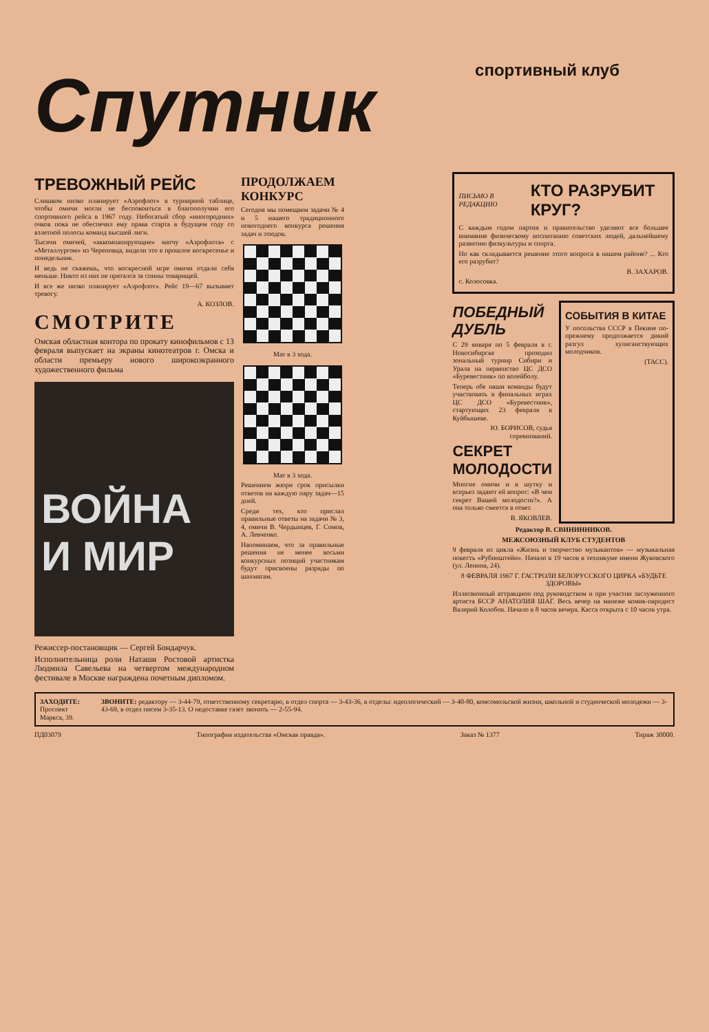Спутник
спортивный клуб
ТРЕВОЖНЫЙ РЕЙС
Слишком низко планирует «Аэрофлот» в турнирной таблице, чтобы омичи могли не беспокоиться в благополучии его спортивного рейса в 1967 году. Небогатый сбор «иногородних» очков пока не обеспечил ему права старта в будущем году со взлетной полосы команд высшей лиги.
Тысячи омичей, «аккомпанирующие» матчу «Аэрофлота» с «Металлургом» из Череповца, видели это в прошлое воскресенье и понедельник.
И ведь не скажешь, что воскресной игре омичи отдали себя меньше. Никто из них не прятался за спины товарищей.
И все же низко планирует «Аэрофлот». Рейс 19—67 вызывает тревогу.
А. КОЗЛОВ.
СМОТРИТЕ
Омская областная контора по прокату кинофильмов с 13 февраля выпускает на экраны кинотеатров г. Омска и области премьеру нового широкоэкранного художественного фильма
ВОЙНА И МИР
Режиссер-постановщик — Сергей Бондарчук.
Исполнительница роли Наташи Ростовой артистка Людмила Савельева на четвертом международном фестивале в Москве награждена почетным дипломом.
ПРОДОЛЖАЕМ КОНКУРС
Сегодня мы помещаем задачи № 4 и 5 нашего традиционного новогоднего конкурса решения задач и этюдов.
Мат в 3 хода.
Мат в 3 хода.
Решением жюри срок присылки ответов на каждую пару задач—15 дней.
Среди тех, кто прислал правильные ответы на задачи № 3, 4, омичи В. Чердынцев, Г. Сомов, А. Левченко.
Напоминаем, что за правильные решения не менее восьми конкурсных позиций участникам будут присвоены разряды по шахматам.
ПИСЬМО В РЕДАКЦИЮ
КТО РАЗРУБИТ КРУГ?
С каждым годом партия и правительство уделяют все большее внимание физическому воспитанию советских людей, дальнейшему развитию физкультуры и спорта.
Но как складывается решение этого вопроса в нашем районе? ... Кто его разрубит?
В. ЗАХАРОВ.
с. Колосовка.
ПОБЕДНЫЙ ДУБЛЬ
С 29 января по 5 февраля в г. Новосибирске проходил зональный турнир Сибири и Урала на первенство ЦС ДСО «Буревестник» по волейболу.
Теперь обе наши команды будут участвовать в финальных играх ЦС ДСО «Буревестник», стартующих 23 февраля в Куйбышеве.
Ю. БОРИСОВ, судья соревнований.
СЕКРЕТ МОЛОДОСТИ
Многие омичи и в шутку и всерьез задают ей вопрос: «В чем секрет Вашей молодости?». А она только смеется в ответ.
В. ЯКОВЛЕВ.
СОБЫТИЯ В КИТАЕ
У посольства СССР в Пекине по-прежнему продолжается дикий разгул хулиганствующих молодчиков.
(ТАСС).
Редактор В. СВИНИННИКОВ.
МЕЖСОЮЗНЫЙ КЛУБ СТУДЕНТОВ
9 февраля из цикла «Жизнь и творчество музыкантов» — музыкальная повесть «Рубинштейн». Начало в 19 часов в техникуме имени Жуковского (ул. Ленина, 24).
8 ФЕВРАЛЯ 1967 Г. ГАСТРОЛИ БЕЛОРУССКОГО ЦИРКА «БУДЬТЕ ЗДОРОВЫ»
Иллюзионный аттракцион под руководством и при участии заслуженного артиста БССР АНАТОЛИЯ ШАГ. Весь вечер на манеже комик-пародист Валерий Колобов. Начало в 8 часов вечера. Касса открыта с 10 часов утра.
ЗАХОДИТЕ:
Проспект Маркса, 39.
ЗВОНИТЕ: редактору — 3-44-79, ответственному секретарю, в отдел спорта — 3-43-36, в отделы: идеологический — 3-40-80, комсомольской жизни, школьной и студенческой молодежи — 3-43-69, в отдел писем 3-35-13. О недоставке газет звонить — 2-55-94.
ПД03079 Типография издательства «Омская правда». Заказ № 1377 Тираж 30000.